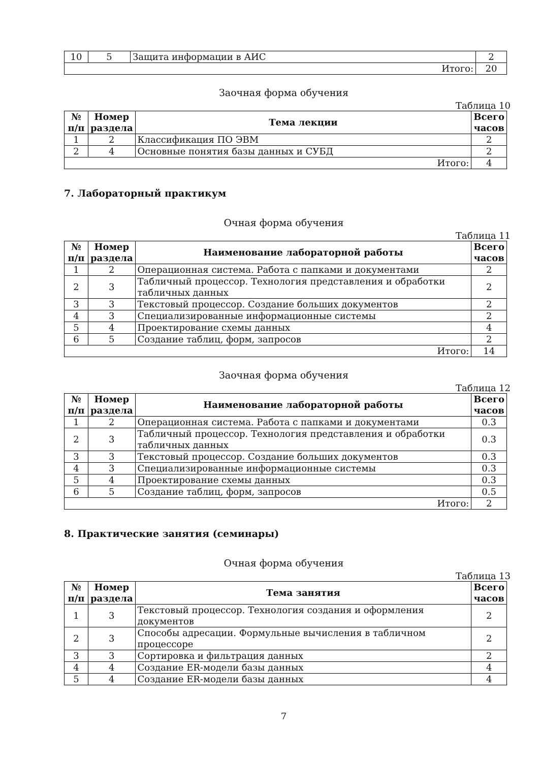| 10 | 5 | Защита информации в АИС | 2 |
| Итого: | | | 20 |
Заочная форма обучения
Таблица 10
| № п/п | Номер раздела | Тема лекции | Всего часов |
| --- | --- | --- | --- |
| 1 | 2 | Классификация ПО ЭВМ | 2 |
| 2 | 4 | Основные понятия базы данных и СУБД | 2 |
| Итого: | | | 4 |
7. Лабораторный практикум
Очная форма обучения
Таблица 11
| № п/п | Номер раздела | Наименование лабораторной работы | Всего часов |
| --- | --- | --- | --- |
| 1 | 2 | Операционная система. Работа с папками и документами | 2 |
| 2 | 3 | Табличный процессор. Технология представления и обработки табличных данных | 2 |
| 3 | 3 | Текстовый процессор. Создание больших документов | 2 |
| 4 | 3 | Специализированные информационные системы | 2 |
| 5 | 4 | Проектирование схемы данных | 4 |
| 6 | 5 | Создание таблиц, форм, запросов | 2 |
| Итого: | | | 14 |
Заочная форма обучения
Таблица 12
| № п/п | Номер раздела | Наименование лабораторной работы | Всего часов |
| --- | --- | --- | --- |
| 1 | 2 | Операционная система. Работа с папками и документами | 0.3 |
| 2 | 3 | Табличный процессор. Технология представления и обработки табличных данных | 0.3 |
| 3 | 3 | Текстовый процессор. Создание больших документов | 0.3 |
| 4 | 3 | Специализированные информационные системы | 0.3 |
| 5 | 4 | Проектирование схемы данных | 0.3 |
| 6 | 5 | Создание таблиц, форм, запросов | 0.5 |
| Итого: | | | 2 |
8. Практические занятия (семинары)
Очная форма обучения
Таблица 13
| № п/п | Номер раздела | Тема занятия | Всего часов |
| --- | --- | --- | --- |
| 1 | 3 | Текстовый процессор. Технология создания и оформления документов | 2 |
| 2 | 3 | Способы адресации. Формульные вычисления в табличном процессоре | 2 |
| 3 | 3 | Сортировка и фильтрация данных | 2 |
| 4 | 4 | Создание ER-модели базы данных | 4 |
| 5 | 4 | Создание ER-модели базы данных | 4 |
7